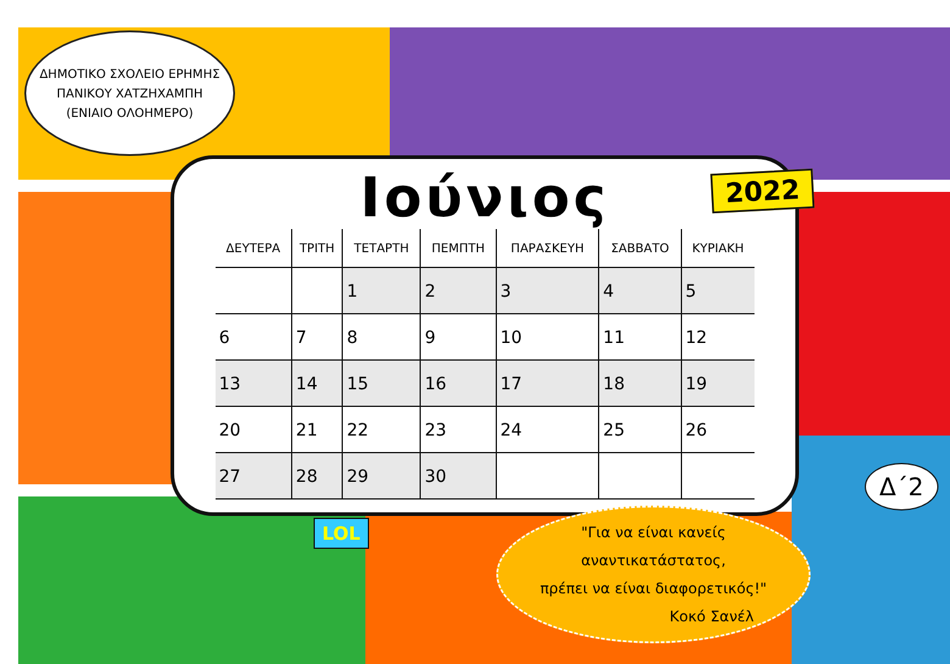ΔΗΜΟΤΙΚΟ ΣΧΟΛΕΙΟ ΕΡΗΜΗΣ
ΠΑΝΙΚΟΥ ΧΑΤΖΗΧΑΜΠΗ
(ΕΝΙΑΙΟ ΟΛΟΗΜΕΡΟ)
Ιούνιος
2022
| ΔΕΥΤΕΡΑ | ΤΡΙΤΗ | ΤΕΤΑΡΤΗ | ΠΕΜΠΤΗ | ΠΑΡΑΣΚΕΥΗ | ΣΑΒΒΑΤΟ | ΚΥΡΙΑΚΗ |
| --- | --- | --- | --- | --- | --- | --- |
| | | 1 | 2 | 3 | 4 | 5 |
| 6 | 7 | 8 | 9 | 10 | 11 | 12 |
| 13 | 14 | 15 | 16 | 17 | 18 | 19 |
| 20 | 21 | 22 | 23 | 24 | 25 | 26 |
| 27 | 28 | 29 | 30 | | | |
Δ΄2
LOL
"Για να είναι κανείς
αναντικατάστατος,
πρέπει να είναι διαφορετικός!"
Κοκό Σανέλ